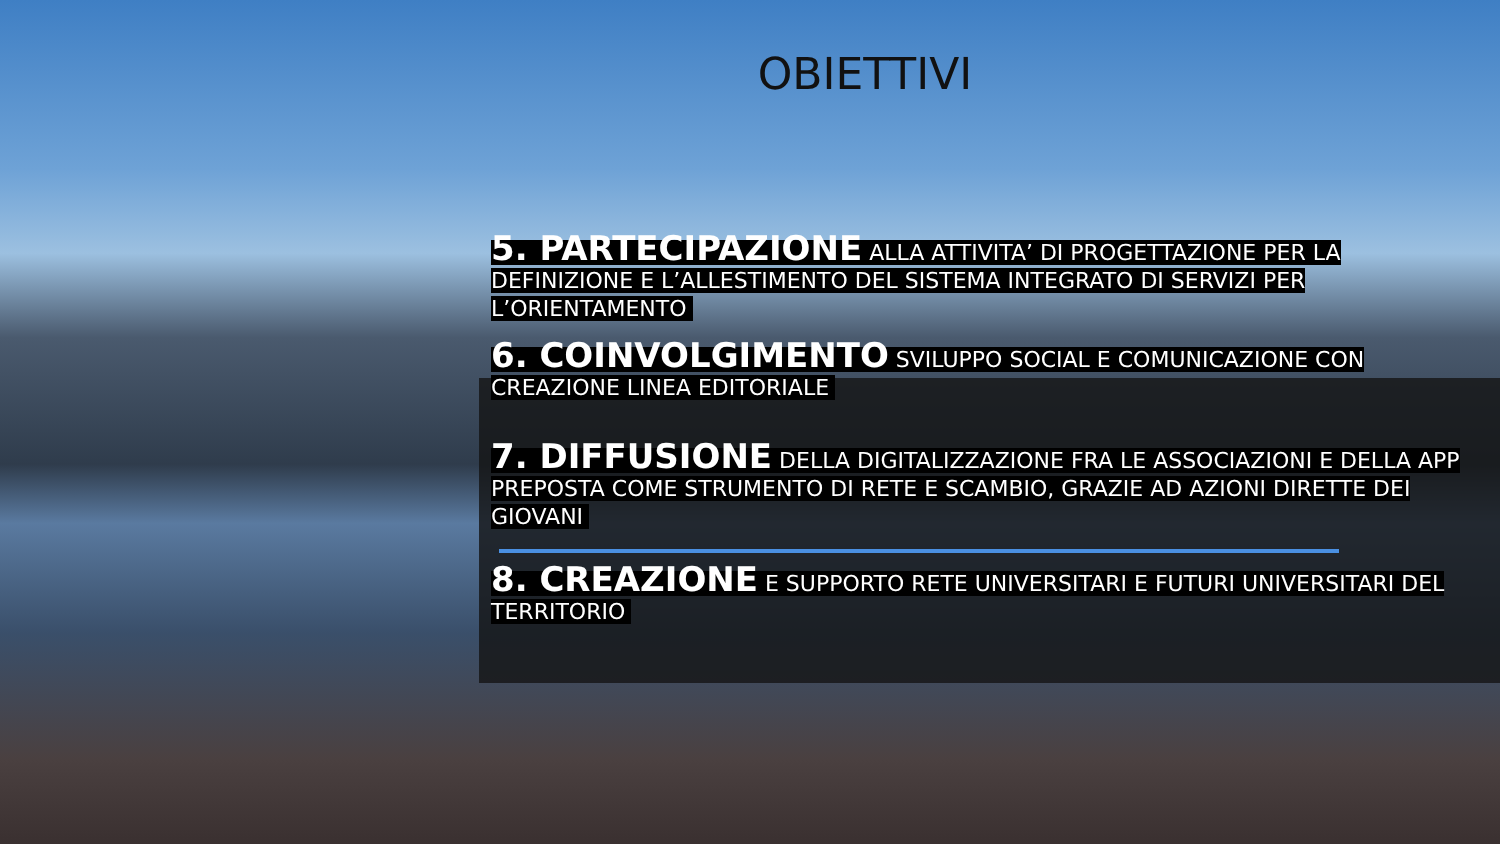OBIETTIVI
5. PARTECIPAZIONE ALLA ATTIVITA’ DI PROGETTAZIONE PER LA DEFINIZIONE E L’ALLESTIMENTO DEL SISTEMA INTEGRATO DI SERVIZI PER L’ORIENTAMENTO
6. COINVOLGIMENTO SVILUPPO SOCIAL E COMUNICAZIONE CON CREAZIONE LINEA EDITORIALE
7. DIFFUSIONE DELLA DIGITALIZZAZIONE FRA LE ASSOCIAZIONI E DELLA APP PREPOSTA COME STRUMENTO DI RETE E SCAMBIO, GRAZIE AD AZIONI DIRETTE DEI GIOVANI
8. CREAZIONE E SUPPORTO RETE UNIVERSITARI E FUTURI UNIVERSITARI DEL TERRITORIO